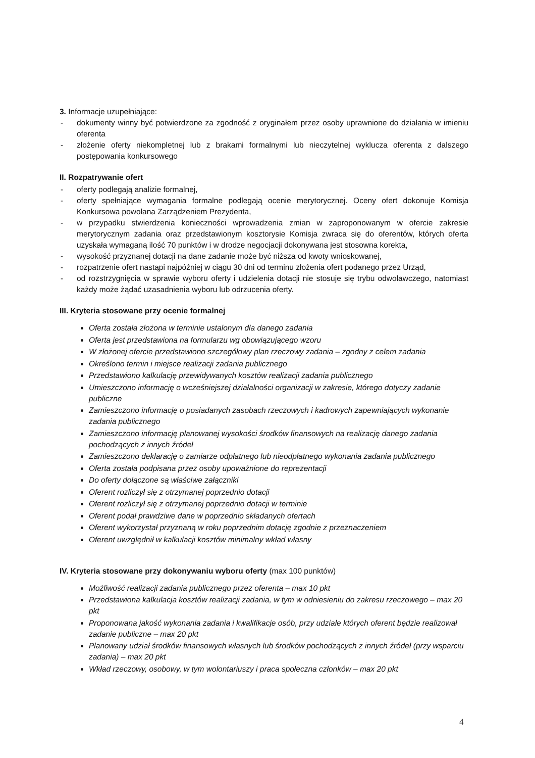3. Informacje uzupełniające:
- dokumenty winny być potwierdzone za zgodność z oryginałem przez osoby uprawnione do działania w imieniu oferenta
- złożenie oferty niekompletnej lub z brakami formalnymi lub nieczytelnej wyklucza oferenta z dalszego postępowania konkursowego
II. Rozpatrywanie ofert
- oferty podlegają analizie formalnej,
- oferty spełniające wymagania formalne podlegają ocenie merytorycznej. Oceny ofert dokonuje Komisja Konkursowa powołana Zarządzeniem Prezydenta,
- w przypadku stwierdzenia konieczności wprowadzenia zmian w zaproponowanym w ofercie zakresie merytorycznym zadania oraz przedstawionym kosztorysie Komisja zwraca się do oferentów, których oferta uzyskała wymaganą ilość 70 punktów i w drodze negocjacji dokonywana jest stosowna korekta,
- wysokość przyznanej dotacji na dane zadanie może być niższa od kwoty wnioskowanej,
- rozpatrzenie ofert nastąpi najpóźniej w ciągu 30 dni od terminu złożenia ofert podanego przez Urząd,
- od rozstrzygnięcia w sprawie wyboru oferty i udzielenia dotacji nie stosuje się trybu odwoławczego, natomiast każdy może żądać uzasadnienia wyboru lub odrzucenia oferty.
III. Kryteria stosowane przy ocenie formalnej
Oferta została złożona w terminie ustalonym dla danego zadania
Oferta jest przedstawiona na formularzu wg obowiązującego wzoru
W złożonej ofercie przedstawiono szczegółowy plan rzeczowy zadania – zgodny z celem zadania
Określono termin i miejsce realizacji zadania publicznego
Przedstawiono kalkulację przewidywanych kosztów realizacji zadania publicznego
Umieszczono informację o wcześniejszej działalności organizacji w zakresie, którego dotyczy zadanie publiczne
Zamieszczono informację o posiadanych zasobach rzeczowych i kadrowych zapewniających wykonanie zadania publicznego
Zamieszczono informację planowanej wysokości środków finansowych na realizację danego zadania pochodzących z innych źródeł
Zamieszczono deklarację o zamiarze odpłatnego lub nieodpłatnego wykonania zadania publicznego
Oferta została podpisana przez osoby upoważnione do reprezentacji
Do oferty dołączone są właściwe załączniki
Oferent rozliczył się z otrzymanej poprzednio dotacji
Oferent rozliczył się z otrzymanej poprzednio dotacji w terminie
Oferent podał prawdziwe dane w poprzednio składanych ofertach
Oferent wykorzystał przyznaną w roku poprzednim dotację zgodnie z przeznaczeniem
Oferent uwzględnił w kalkulacji kosztów minimalny wkład własny
IV. Kryteria stosowane przy dokonywaniu wyboru oferty (max 100 punktów)
Możliwość realizacji zadania publicznego przez oferenta – max 10 pkt
Przedstawiona kalkulacja kosztów realizacji zadania, w tym w odniesieniu do zakresu rzeczowego – max 20 pkt
Proponowana jakość wykonania zadania i kwalifikacje osób, przy udziale których oferent będzie realizował zadanie publiczne – max 20 pkt
Planowany udział środków finansowych własnych lub środków pochodzących z innych źródeł (przy wsparciu zadania) – max 20 pkt
Wkład rzeczowy, osobowy, w tym wolontariuszy i praca społeczna członków – max 20 pkt
4